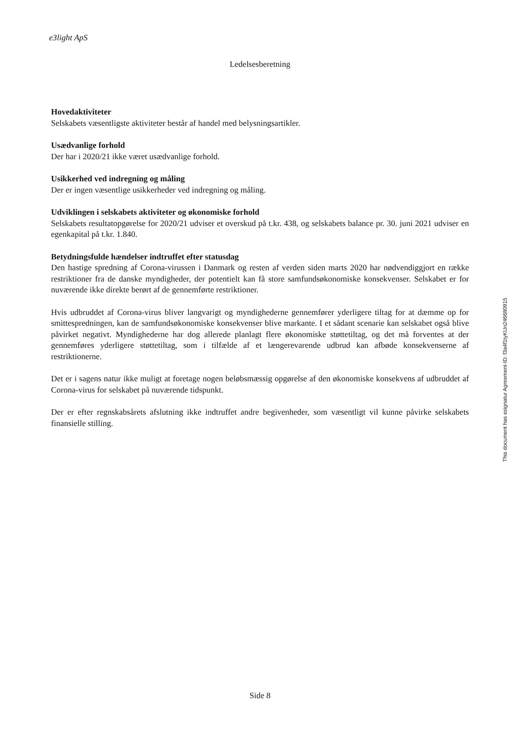e3light ApS
Ledelsesberetning
Hovedaktiviteter
Selskabets væsentligste aktiviteter består af handel med belysningsartikler.
Usædvanlige forhold
Der har i 2020/21 ikke været usædvanlige forhold.
Usikkerhed ved indregning og måling
Der er ingen væsentlige usikkerheder ved indregning og måling.
Udviklingen i selskabets aktiviteter og økonomiske forhold
Selskabets resultatopgørelse for 2020/21 udviser et overskud på t.kr. 438, og selskabets balance pr. 30. juni 2021 udviser en egenkapital på t.kr. 1.840.
Betydningsfulde hændelser indtruffet efter statusdag
Den hastige spredning af Corona-virussen i Danmark og resten af verden siden marts 2020 har nødvendiggjort en række restriktioner fra de danske myndigheder, der potentielt kan få store samfundsøkonomiske konsekvenser. Selskabet er for nuværende ikke direkte berørt af de gennemførte restriktioner.
Hvis udbruddet af Corona-virus bliver langvarigt og myndighederne gennemfører yderligere tiltag for at dæmme op for smittespredningen, kan de samfundsøkonomiske konsekvenser blive markante. I et sådant scenarie kan selskabet også blive påvirket negativt. Myndighederne har dog allerede planlagt flere økonomiske støttetiltag, og det må forventes at der gennemføres yderligere støttetiltag, som i tilfælde af et længerevarende udbrud kan afbøde konsekvenserne af restriktionerne.
Det er i sagens natur ikke muligt at foretage nogen beløbsmæssig opgørelse af den økonomiske konsekvens af udbruddet af Corona-virus for selskabet på nuværende tidspunkt.
Der er efter regnskabsårets afslutning ikke indtruffet andre begivenheder, som væsentligt vil kunne påvirke selskabets finansielle stilling.
This document has esignatur Agreement-ID: f3a4f1tyKUn246680915
Side 8